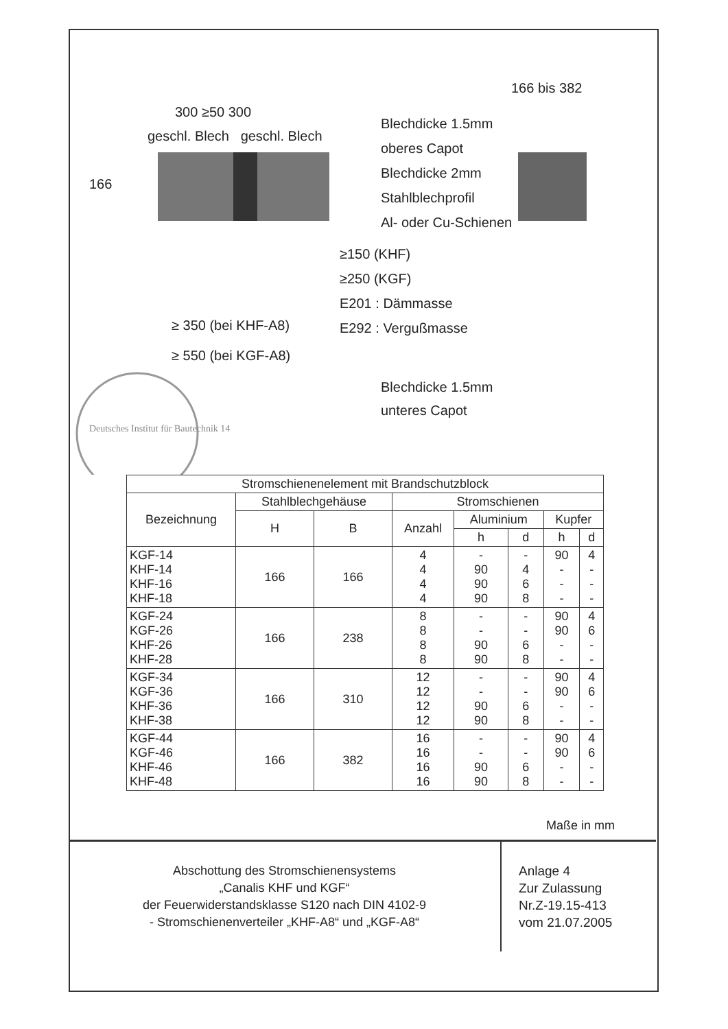300 ≥50 300
geschl. Blech geschl. Blech
166
166 bis 382
Blechdicke 1.5mm
oberes Capot
Blechdicke 2mm
Stahlblechprofil
Al- oder Cu-Schienen
≥150 (KHF)
≥250 (KGF)
E201 : Dämmasse
E292 : Vergußmasse
≥ 350 (bei KHF-A8)
≥ 550 (bei KGF-A8)
Blechdicke 1.5mm
unteres Capot
Deutsches Institut für Bautechnik 14
| Stromschienenelement mit Brandschutzblock | | | | | | | |
| --- | --- | --- | --- | --- | --- | --- | --- |
| Bezeichnung | Stahlblechgehäuse | | Stromschienen | | | | |
| | H | B | Anzahl | Aluminium | | Kupfer | |
| | | | | h | d | h | d |
| KGF-14 KHF-14 KHF-16 KHF-18 | 166 | 166 | 4 4 4 4 | - 90 90 90 | - 4 6 8 | 90 - - - | 4 - - - |
| KGF-24 KGF-26 KHF-26 KHF-28 | 166 | 238 | 8 8 8 8 | - - 90 90 | - - 6 8 | 90 90 - - | 4 6 - - |
| KGF-34 KGF-36 KHF-36 KHF-38 | 166 | 310 | 12 12 12 12 | - - 90 90 | - - 6 8 | 90 90 - - | 4 6 - - |
| KGF-44 KGF-46 KHF-46 KHF-48 | 166 | 382 | 16 16 16 16 | - - 90 90 | - - 6 8 | 90 90 - - | 4 6 - - |
Maße in mm
Abschottung des Stromschienensystems
„Canalis KHF und KGF“
der Feuerwiderstandsklasse S120 nach DIN 4102-9
- Stromschienenverteiler „KHF-A8“ und „KGF-A8“
Anlage 4
Zur Zulassung
Nr.Z-19.15-413
vom 21.07.2005